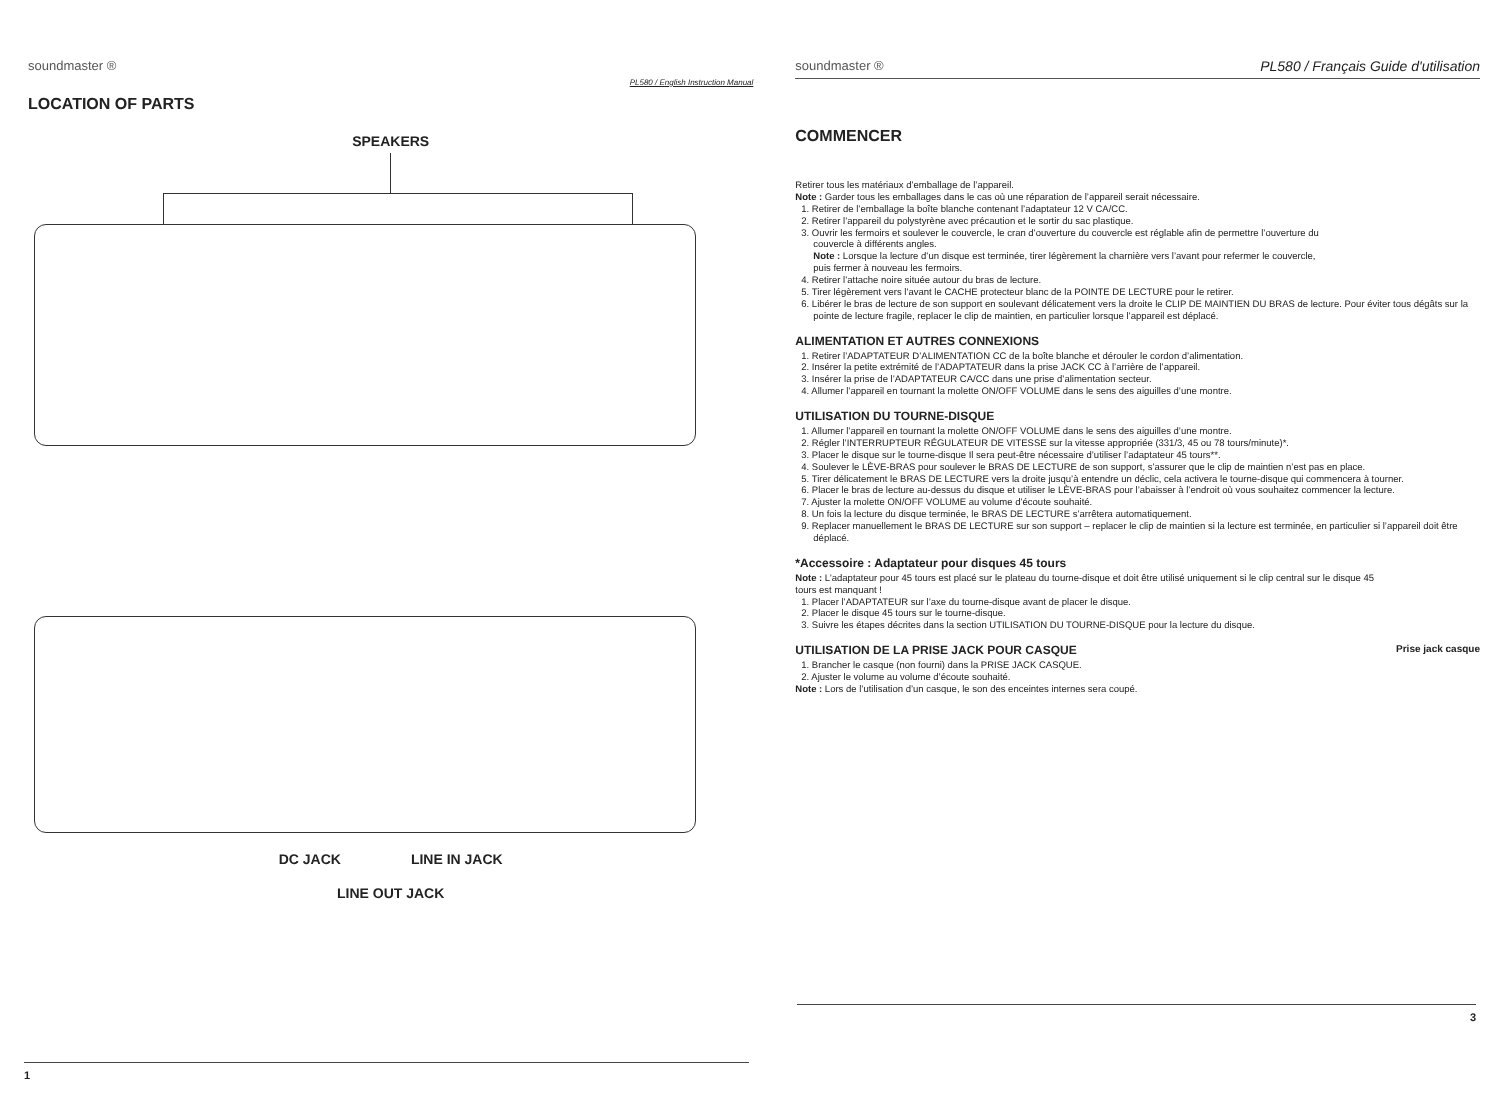soundmaster ® PL580 / English Instruction Manual
LOCATION OF PARTS
SPEAKERS
DC JACK LINE IN JACK
LINE OUT JACK
1
soundmaster ® PL580 / Français Guide d'utilisation
COMMENCER
Retirer tous les matériaux d’emballage de l’appareil.
Note : Garder tous les emballages dans le cas où une réparation de l’appareil serait nécessaire.
1. Retirer de l’emballage la boîte blanche contenant l’adaptateur 12 V CA/CC.
2. Retirer l’appareil du polystyrène avec précaution et le sortir du sac plastique.
3. Ouvrir les fermoirs et soulever le couvercle, le cran d’ouverture du couvercle est réglable afin de permettre l’ouverture du couvercle à différents angles.
Note : Lorsque la lecture d’un disque est terminée, tirer légèrement la charnière vers l’avant pour refermer le couvercle, puis fermer à nouveau les fermoirs.
4. Retirer l’attache noire située autour du bras de lecture.
5. Tirer légèrement vers l’avant le CACHE protecteur blanc de la POINTE DE LECTURE pour le retirer.
6. Libérer le bras de lecture de son support en soulevant délicatement vers la droite le CLIP DE MAINTIEN DU BRAS de lecture. Pour éviter tous dégâts sur la pointe de lecture fragile, replacer le clip de maintien, en particulier lorsque l’appareil est déplacé.
ALIMENTATION ET AUTRES CONNEXIONS
1. Retirer l’ADAPTATEUR D’ALIMENTATION CC de la boîte blanche et dérouler le cordon d’alimentation.
2. Insérer la petite extrémité de l’ADAPTATEUR dans la prise JACK CC à l’arrière de l’appareil.
3. Insérer la prise de l’ADAPTATEUR CA/CC dans une prise d’alimentation secteur.
4. Allumer l’appareil en tournant la molette ON/OFF VOLUME dans le sens des aiguilles d’une montre.
UTILISATION DU TOURNE-DISQUE
1. Allumer l’appareil en tournant la molette ON/OFF VOLUME dans le sens des aiguilles d’une montre.
2. Régler l’INTERRUPTEUR RÉGULATEUR DE VITESSE sur la vitesse appropriée (331/3, 45 ou 78 tours/minute)*.
3. Placer le disque sur le tourne-disque Il sera peut-être nécessaire d’utiliser l’adaptateur 45 tours**.
4. Soulever le LÈVE-BRAS pour soulever le BRAS DE LECTURE de son support, s’assurer que le clip de maintien n’est pas en place.
5. Tirer délicatement le BRAS DE LECTURE vers la droite jusqu’à entendre un déclic, cela activera le tourne-disque qui commencera à tourner.
6. Placer le bras de lecture au-dessus du disque et utiliser le LÈVE-BRAS pour l’abaisser à l’endroit où vous souhaitez commencer la lecture.
7. Ajuster la molette ON/OFF VOLUME au volume d’écoute souhaité.
8. Un fois la lecture du disque terminée, le BRAS DE LECTURE s’arrêtera automatiquement.
9. Replacer manuellement le BRAS DE LECTURE sur son support – replacer le clip de maintien si la lecture est terminée, en particulier si l’appareil doit être déplacé.
*Accessoire : Adaptateur pour disques 45 tours
Note : L’adaptateur pour 45 tours est placé sur le plateau du tourne-disque et doit être utilisé uniquement si le clip central sur le disque 45 tours est manquant !
1. Placer l’ADAPTATEUR sur l’axe du tourne-disque avant de placer le disque.
2. Placer le disque 45 tours sur le tourne-disque.
3. Suivre les étapes décrites dans la section UTILISATION DU TOURNE-DISQUE pour la lecture du disque.
UTILISATION DE LA PRISE JACK POUR CASQUE
1. Brancher le casque (non fourni) dans la PRISE JACK CASQUE.
2. Ajuster le volume au volume d’écoute souhaité.
Note : Lors de l’utilisation d’un casque, le son des enceintes internes sera coupé.
Prise jack casque
3